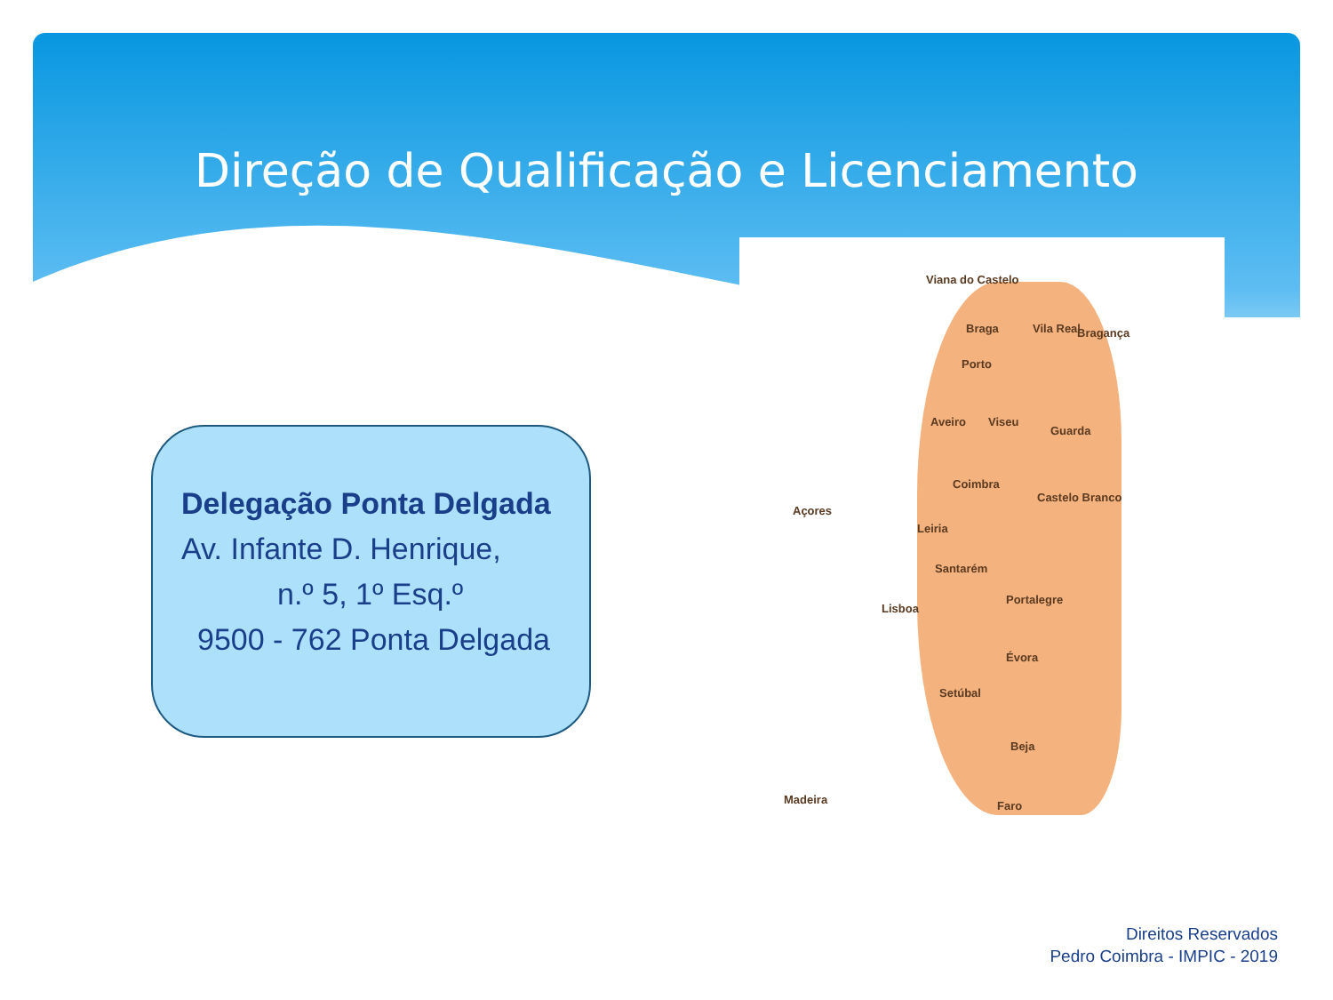Direção de Qualificação e Licenciamento
Delegação Ponta Delgada
Av. Infante D. Henrique,
n.º 5, 1º Esq.º
9500 - 762 Ponta Delgada
Viana do Castelo
Braga Vila Real Bragança
Porto
Aveiro Viseu
Guarda
Coimbra
Castelo Branco
Leiria
Açores
Santarém
Portalegre
Lisboa
Évora
Setúbal
Beja
Madeira Faro
Direitos Reservados
Pedro Coimbra - IMPIC - 2019